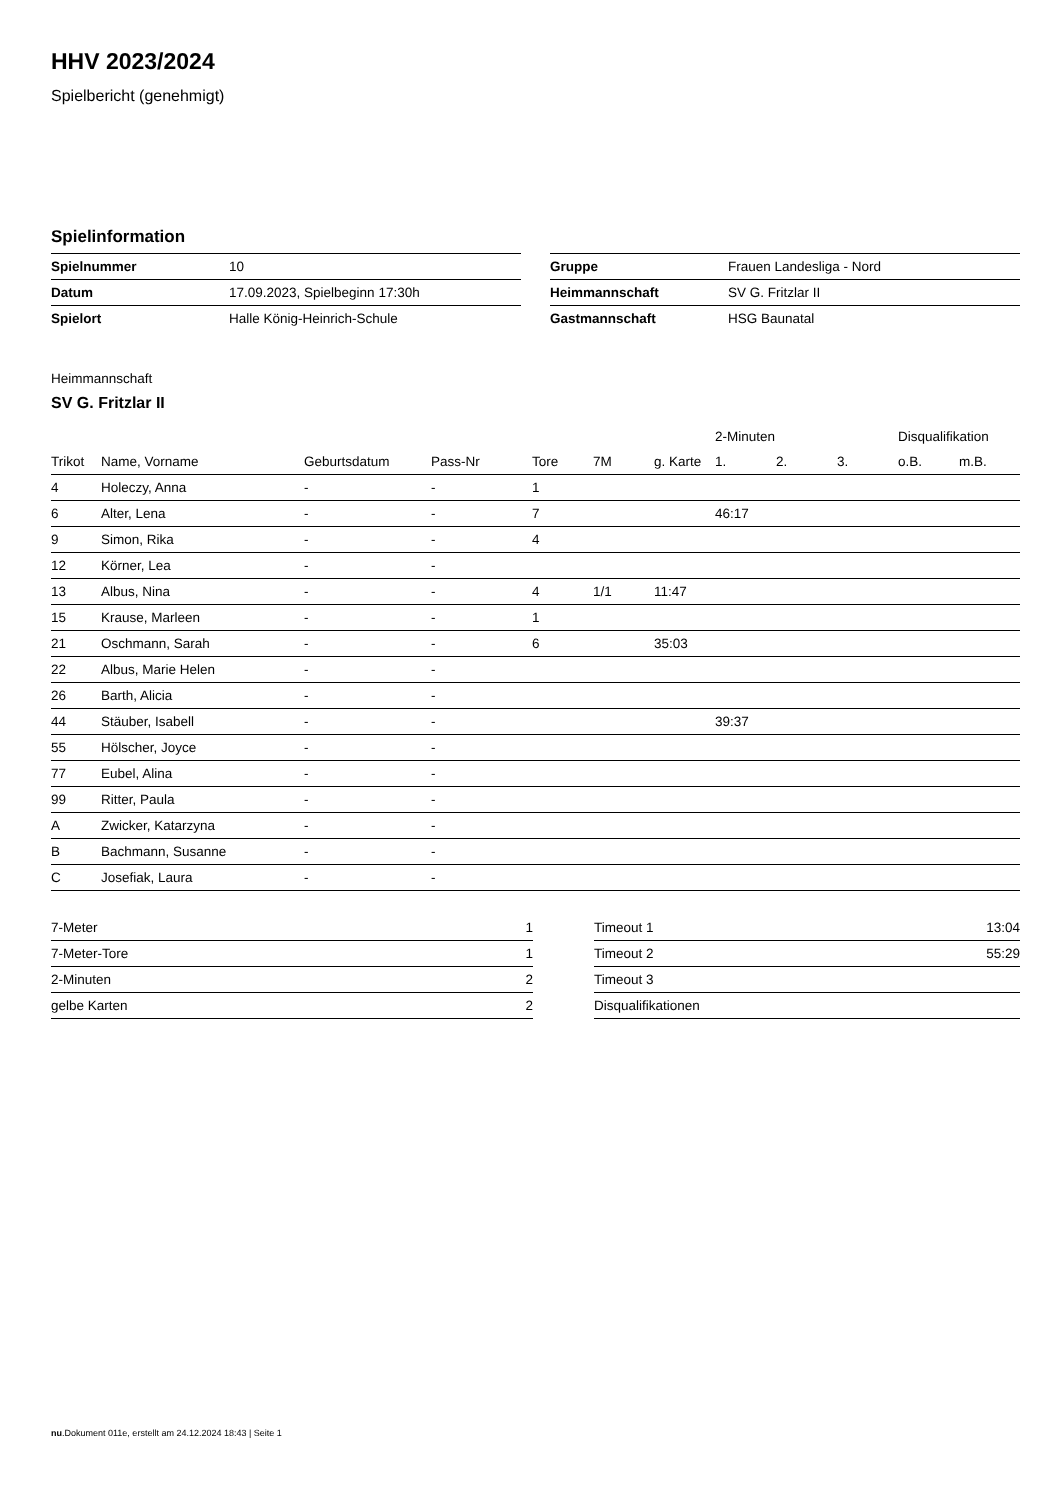HHV 2023/2024
Spielbericht (genehmigt)
Spielinformation
| Spielnummer | 10 |
| Datum | 17.09.2023, Spielbeginn 17:30h |
| Spielort | Halle König-Heinrich-Schule |
| Gruppe | Frauen Landesliga - Nord |
| Heimmannschaft | SV G. Fritzlar II |
| Gastmannschaft | HSG Baunatal |
Heimmannschaft
SV G. Fritzlar II
| | | | | | | | 2-Minuten | | | Disqualifikation | |
| --- | --- | --- | --- | --- | --- | --- | --- | --- | --- | --- | --- |
| Trikot | Name, Vorname | Geburtsdatum | Pass-Nr | Tore | 7M | g. Karte | 1. | 2. | 3. | o.B. | m.B. |
| 4 | Holeczy, Anna | - | - | 1 | | | | | | | |
| 6 | Alter, Lena | - | - | 7 | | | 46:17 | | | | |
| 9 | Simon, Rika | - | - | 4 | | | | | | | |
| 12 | Körner, Lea | - | - | | | | | | | | |
| 13 | Albus, Nina | - | - | 4 | 1/1 | 11:47 | | | | | |
| 15 | Krause, Marleen | - | - | 1 | | | | | | | |
| 21 | Oschmann, Sarah | - | - | 6 | | 35:03 | | | | | |
| 22 | Albus, Marie Helen | - | - | | | | | | | | |
| 26 | Barth, Alicia | - | - | | | | | | | | |
| 44 | Stäuber, Isabell | - | - | | | | 39:37 | | | | |
| 55 | Hölscher, Joyce | - | - | | | | | | | | |
| 77 | Eubel, Alina | - | - | | | | | | | | |
| 99 | Ritter, Paula | - | - | | | | | | | | |
| A | Zwicker, Katarzyna | - | - | | | | | | | | |
| B | Bachmann, Susanne | - | - | | | | | | | | |
| C | Josefiak, Laura | - | - | | | | | | | | |
| 7-Meter | 1 |
| 7-Meter-Tore | 1 |
| 2-Minuten | 2 |
| gelbe Karten | 2 |
| Timeout 1 | 13:04 |
| Timeout 2 | 55:29 |
| Timeout 3 | |
| Disqualifikationen | |
nu.Dokument 011e, erstellt am 24.12.2024 18:43 | Seite 1